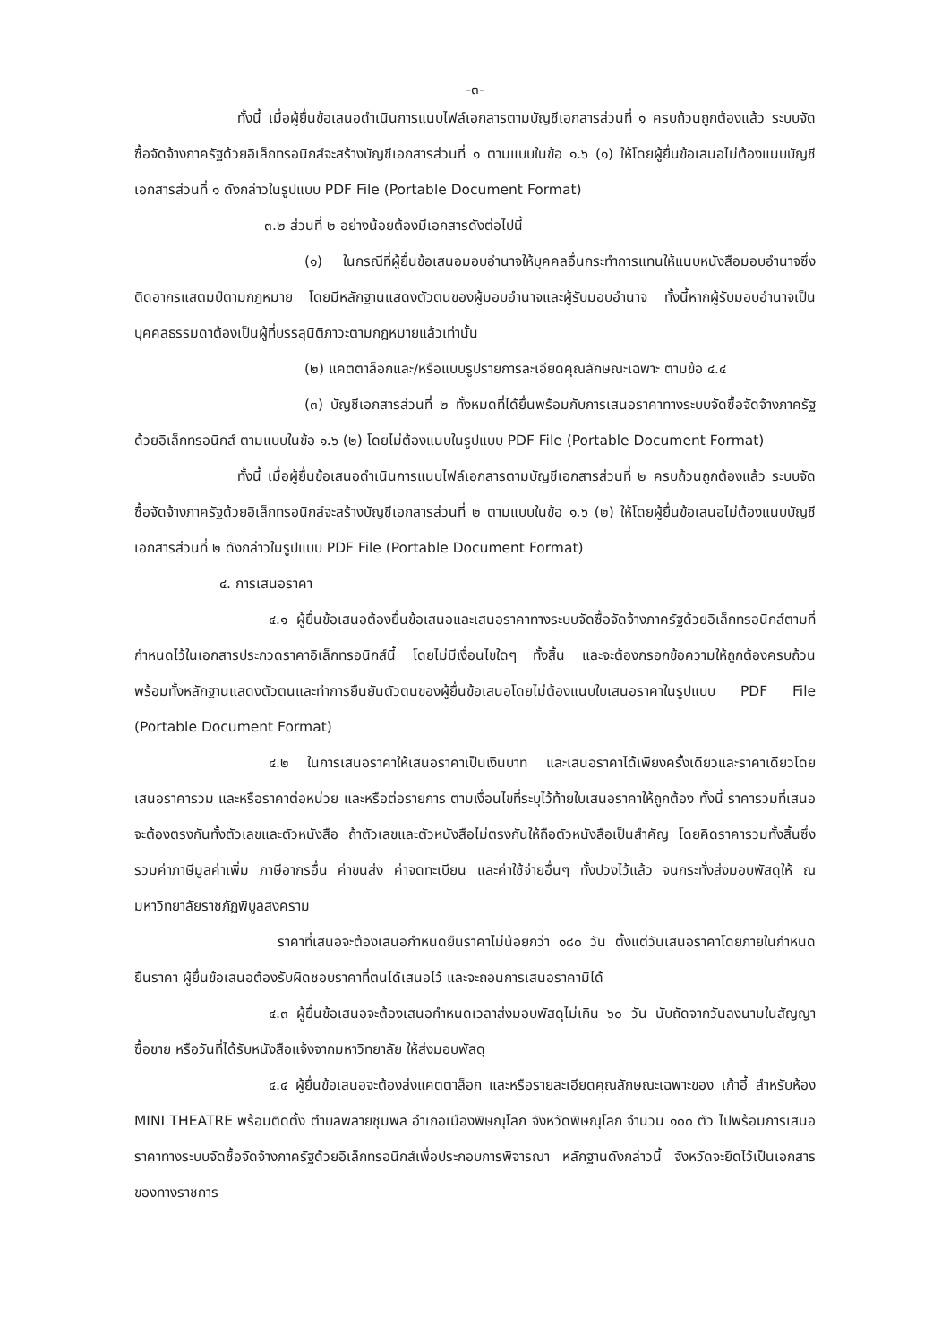-๓-
ทั้งนี้ เมื่อผู้ยื่นข้อเสนอดำเนินการแนบไฟล์เอกสารตามบัญชีเอกสารส่วนที่ ๑ ครบถ้วนถูกต้องแล้ว ระบบจัดซื้อจัดจ้างภาครัฐด้วยอิเล็กทรอนิกส์จะสร้างบัญชีเอกสารส่วนที่ ๑ ตามแบบในข้อ ๑.๖ (๑) ให้โดยผู้ยื่นข้อเสนอไม่ต้องแนบบัญชีเอกสารส่วนที่ ๑ ดังกล่าวในรูปแบบ PDF File (Portable Document Format)
๓.๒ ส่วนที่ ๒ อย่างน้อยต้องมีเอกสารดังต่อไปนี้
(๑) ในกรณีที่ผู้ยื่นข้อเสนอมอบอำนาจให้บุคคลอื่นกระทำการแทนให้แนบหนังสือมอบอำนาจซึ่งติดอากรแสตมป์ตามกฎหมาย โดยมีหลักฐานแสดงตัวตนของผู้มอบอำนาจและผู้รับมอบอำนาจ ทั้งนี้หากผู้รับมอบอำนาจเป็นบุคคลธรรมดาต้องเป็นผู้ที่บรรลุนิติภาวะตามกฎหมายแล้วเท่านั้น
(๒) แคตตาล็อกและ/หรือแบบรูปรายการละเอียดคุณลักษณะเฉพาะ ตามข้อ ๔.๔
(๓) บัญชีเอกสารส่วนที่ ๒ ทั้งหมดที่ได้ยื่นพร้อมกับการเสนอราคาทางระบบจัดซื้อจัดจ้างภาครัฐด้วยอิเล็กทรอนิกส์ ตามแบบในข้อ ๑.๖ (๒) โดยไม่ต้องแนบในรูปแบบ PDF File (Portable Document Format)
ทั้งนี้ เมื่อผู้ยื่นข้อเสนอดำเนินการแนบไฟล์เอกสารตามบัญชีเอกสารส่วนที่ ๒ ครบถ้วนถูกต้องแล้ว ระบบจัดซื้อจัดจ้างภาครัฐด้วยอิเล็กทรอนิกส์จะสร้างบัญชีเอกสารส่วนที่ ๒ ตามแบบในข้อ ๑.๖ (๒) ให้โดยผู้ยื่นข้อเสนอไม่ต้องแนบบัญชีเอกสารส่วนที่ ๒ ดังกล่าวในรูปแบบ PDF File (Portable Document Format)
๔. การเสนอราคา
๔.๑ ผู้ยื่นข้อเสนอต้องยื่นข้อเสนอและเสนอราคาทางระบบจัดซื้อจัดจ้างภาครัฐด้วยอิเล็กทรอนิกส์ตามที่กำหนดไว้ในเอกสารประกวดราคาอิเล็กทรอนิกส์นี้ โดยไม่มีเงื่อนไขใดๆ ทั้งสิ้น และจะต้องกรอกข้อความให้ถูกต้องครบถ้วน พร้อมทั้งหลักฐานแสดงตัวตนและทำการยืนยันตัวตนของผู้ยื่นข้อเสนอโดยไม่ต้องแนบใบเสนอราคาในรูปแบบ PDF File (Portable Document Format)
๔.๒ ในการเสนอราคาให้เสนอราคาเป็นเงินบาท และเสนอราคาได้เพียงครั้งเดียวและราคาเดียวโดยเสนอราคารวม และหรือราคาต่อหน่วย และหรือต่อรายการ ตามเงื่อนไขที่ระบุไว้ท้ายใบเสนอราคาให้ถูกต้อง ทั้งนี้ ราคารวมที่เสนอจะต้องตรงกันทั้งตัวเลขและตัวหนังสือ ถ้าตัวเลขและตัวหนังสือไม่ตรงกันให้ถือตัวหนังสือเป็นสำคัญ โดยคิดราคารวมทั้งสิ้นซึ่งรวมค่าภาษีมูลค่าเพิ่ม ภาษีอากรอื่น ค่าขนส่ง ค่าจดทะเบียน และค่าใช้จ่ายอื่นๆ ทั้งปวงไว้แล้ว จนกระทั่งส่งมอบพัสดุให้ ณ มหาวิทยาลัยราชภัฏพิบูลสงคราม
ราคาที่เสนอจะต้องเสนอกำหนดยืนราคาไม่น้อยกว่า ๑๘๐ วัน ตั้งแต่วันเสนอราคาโดยภายในกำหนดยืนราคา ผู้ยื่นข้อเสนอต้องรับผิดชอบราคาที่ตนได้เสนอไว้ และจะถอนการเสนอราคามิได้
๔.๓ ผู้ยื่นข้อเสนอจะต้องเสนอกำหนดเวลาส่งมอบพัสดุไม่เกิน ๖๐ วัน นับถัดจากวันลงนามในสัญญาซื้อขาย หรือวันที่ได้รับหนังสือแจ้งจากมหาวิทยาลัย ให้ส่งมอบพัสดุ
๔.๔ ผู้ยื่นข้อเสนอจะต้องส่งแคตตาล็อก และหรือรายละเอียดคุณลักษณะเฉพาะของ เก้าอี้ สำหรับห้อง MINI THEATRE พร้อมติดตั้ง ตำบลพลายชุมพล อำเภอเมืองพิษณุโลก จังหวัดพิษณุโลก จำนวน ๑๐๐ ตัว ไปพร้อมการเสนอราคาทางระบบจัดซื้อจัดจ้างภาครัฐด้วยอิเล็กทรอนิกส์เพื่อประกอบการพิจารณา หลักฐานดังกล่าวนี้ จังหวัดจะยึดไว้เป็นเอกสารของทางราชการ